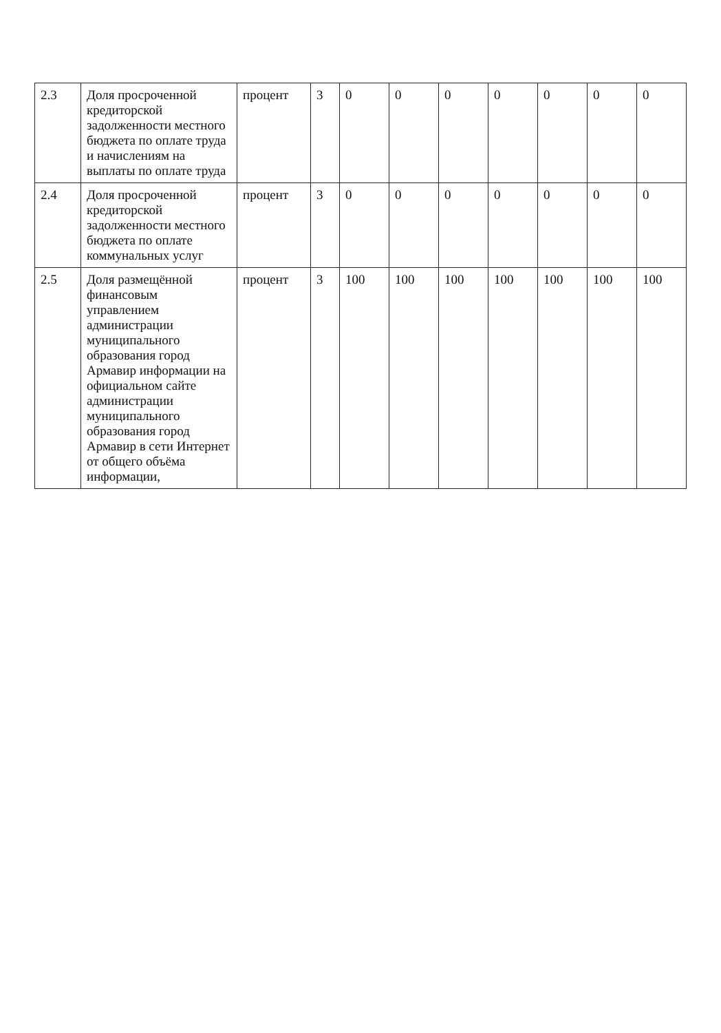| 2.3 | Доля просроченной кредиторской задолженности местного бюджета по оплате труда и начислениям на выплаты по оплате труда | процент | 3 | 0 | 0 | 0 | 0 | 0 | 0 | 0 |
| 2.4 | Доля просроченной кредиторской задолженности местного бюджета по оплате коммунальных услуг | процент | 3 | 0 | 0 | 0 | 0 | 0 | 0 | 0 |
| 2.5 | Доля размещённой финансовым управлением администрации муниципального образования город Армавир информации на официальном сайте администрации муниципального образования город Армавир в сети Интернет от общего объёма информации, | процент | 3 | 100 | 100 | 100 | 100 | 100 | 100 | 100 |